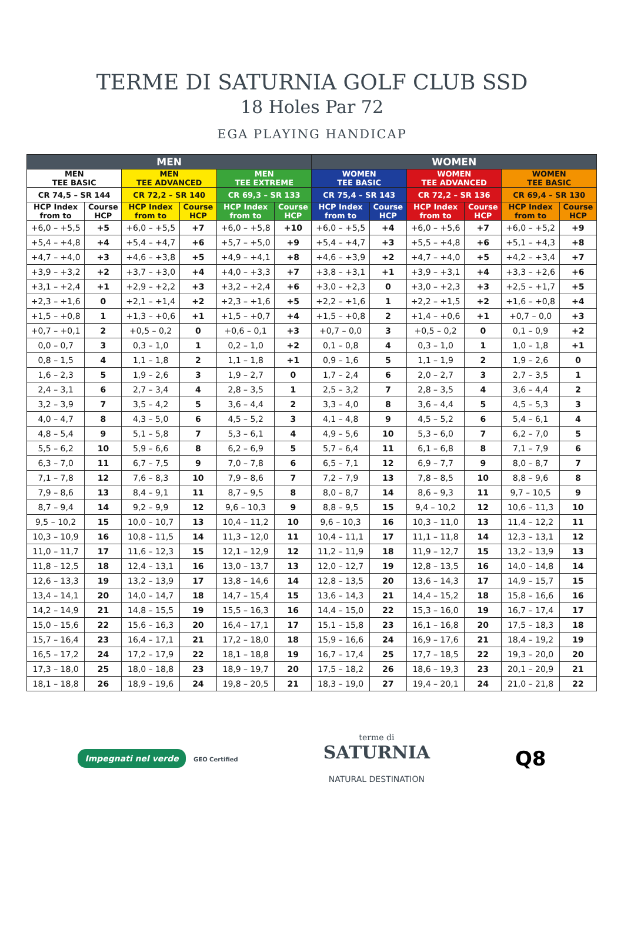TERME DI SATURNIA GOLF CLUB SSD
18 Holes Par 72
EGA PLAYING HANDICAP
| MEN | | | | | | WOMEN | | | | | |
| --- | --- | --- | --- | --- | --- | --- | --- | --- | --- | --- | --- |
| MEN TEE BASIC | | MEN TEE ADVANCED | | MEN TEE EXTREME | | WOMEN TEE BASIC | | WOMEN TEE ADVANCED | | WOMEN TEE BASIC | |
| CR 74,5 – SR 144 | | CR 72,2 – SR 140 | | CR 69,3 – SR 133 | | CR 75,4 – SR 143 | | CR 72,2 – SR 136 | | CR 69,4 – SR 130 | |
| HCP Index from to | Course HCP | HCP Index from to | Course HCP | HCP Index from to | Course HCP | HCP Index from to | Course HCP | HCP Index from to | Course HCP | HCP Index from to | Course HCP |
| +6,0 – +5,5 | +5 | +6,0 – +5,5 | +7 | +6,0 – +5,8 | +10 | +6,0 – +5,5 | +4 | +6,0 – +5,6 | +7 | +6,0 – +5,2 | +9 |
| +5,4 – +4,8 | +4 | +5,4 – +4,7 | +6 | +5,7 – +5,0 | +9 | +5,4 – +4,7 | +3 | +5,5 – +4,8 | +6 | +5,1 – +4,3 | +8 |
| +4,7 – +4,0 | +3 | +4,6 – +3,8 | +5 | +4,9 – +4,1 | +8 | +4,6 – +3,9 | +2 | +4,7 – +4,0 | +5 | +4,2 – +3,4 | +7 |
| +3,9 – +3,2 | +2 | +3,7 – +3,0 | +4 | +4,0 – +3,3 | +7 | +3,8 – +3,1 | +1 | +3,9 – +3,1 | +4 | +3,3 – +2,6 | +6 |
| +3,1 – +2,4 | +1 | +2,9 – +2,2 | +3 | +3,2 – +2,4 | +6 | +3,0 – +2,3 | 0 | +3,0 – +2,3 | +3 | +2,5 – +1,7 | +5 |
| +2,3 – +1,6 | 0 | +2,1 – +1,4 | +2 | +2,3 – +1,6 | +5 | +2,2 – +1,6 | 1 | +2,2 – +1,5 | +2 | +1,6 – +0,8 | +4 |
| +1,5 – +0,8 | 1 | +1,3 – +0,6 | +1 | +1,5 – +0,7 | +4 | +1,5 – +0,8 | 2 | +1,4 – +0,6 | +1 | +0,7 – 0,0 | +3 |
| +0,7 – +0,1 | 2 | +0,5 – 0,2 | 0 | +0,6 – 0,1 | +3 | +0,7 – 0,0 | 3 | +0,5 – 0,2 | 0 | 0,1 – 0,9 | +2 |
| 0,0 – 0,7 | 3 | 0,3 – 1,0 | 1 | 0,2 – 1,0 | +2 | 0,1 – 0,8 | 4 | 0,3 – 1,0 | 1 | 1,0 – 1,8 | +1 |
| 0,8 – 1,5 | 4 | 1,1 – 1,8 | 2 | 1,1 – 1,8 | +1 | 0,9 – 1,6 | 5 | 1,1 – 1,9 | 2 | 1,9 – 2,6 | 0 |
| 1,6 – 2,3 | 5 | 1,9 – 2,6 | 3 | 1,9 – 2,7 | 0 | 1,7 – 2,4 | 6 | 2,0 – 2,7 | 3 | 2,7 – 3,5 | 1 |
| 2,4 – 3,1 | 6 | 2,7 – 3,4 | 4 | 2,8 – 3,5 | 1 | 2,5 – 3,2 | 7 | 2,8 – 3,5 | 4 | 3,6 – 4,4 | 2 |
| 3,2 – 3,9 | 7 | 3,5 – 4,2 | 5 | 3,6 – 4,4 | 2 | 3,3 – 4,0 | 8 | 3,6 – 4,4 | 5 | 4,5 – 5,3 | 3 |
| 4,0 – 4,7 | 8 | 4,3 – 5,0 | 6 | 4,5 – 5,2 | 3 | 4,1 – 4,8 | 9 | 4,5 – 5,2 | 6 | 5,4 – 6,1 | 4 |
| 4,8 – 5,4 | 9 | 5,1 – 5,8 | 7 | 5,3 – 6,1 | 4 | 4,9 – 5,6 | 10 | 5,3 – 6,0 | 7 | 6,2 – 7,0 | 5 |
| 5,5 – 6,2 | 10 | 5,9 – 6,6 | 8 | 6,2 – 6,9 | 5 | 5,7 – 6,4 | 11 | 6,1 – 6,8 | 8 | 7,1 – 7,9 | 6 |
| 6,3 – 7,0 | 11 | 6,7 – 7,5 | 9 | 7,0 – 7,8 | 6 | 6,5 – 7,1 | 12 | 6,9 – 7,7 | 9 | 8,0 – 8,7 | 7 |
| 7,1 – 7,8 | 12 | 7,6 – 8,3 | 10 | 7,9 – 8,6 | 7 | 7,2 – 7,9 | 13 | 7,8 – 8,5 | 10 | 8,8 – 9,6 | 8 |
| 7,9 – 8,6 | 13 | 8,4 – 9,1 | 11 | 8,7 – 9,5 | 8 | 8,0 – 8,7 | 14 | 8,6 – 9,3 | 11 | 9,7 – 10,5 | 9 |
| 8,7 – 9,4 | 14 | 9,2 – 9,9 | 12 | 9,6 – 10,3 | 9 | 8,8 – 9,5 | 15 | 9,4 – 10,2 | 12 | 10,6 – 11,3 | 10 |
| 9,5 – 10,2 | 15 | 10,0 – 10,7 | 13 | 10,4 – 11,2 | 10 | 9,6 – 10,3 | 16 | 10,3 – 11,0 | 13 | 11,4 – 12,2 | 11 |
| 10,3 – 10,9 | 16 | 10,8 – 11,5 | 14 | 11,3 – 12,0 | 11 | 10,4 – 11,1 | 17 | 11,1 – 11,8 | 14 | 12,3 – 13,1 | 12 |
| 11,0 – 11,7 | 17 | 11,6 – 12,3 | 15 | 12,1 – 12,9 | 12 | 11,2 – 11,9 | 18 | 11,9 – 12,7 | 15 | 13,2 – 13,9 | 13 |
| 11,8 – 12,5 | 18 | 12,4 – 13,1 | 16 | 13,0 – 13,7 | 13 | 12,0 – 12,7 | 19 | 12,8 – 13,5 | 16 | 14,0 – 14,8 | 14 |
| 12,6 – 13,3 | 19 | 13,2 – 13,9 | 17 | 13,8 – 14,6 | 14 | 12,8 – 13,5 | 20 | 13,6 – 14,3 | 17 | 14,9 – 15,7 | 15 |
| 13,4 – 14,1 | 20 | 14,0 – 14,7 | 18 | 14,7 – 15,4 | 15 | 13,6 – 14,3 | 21 | 14,4 – 15,2 | 18 | 15,8 – 16,6 | 16 |
| 14,2 – 14,9 | 21 | 14,8 – 15,5 | 19 | 15,5 – 16,3 | 16 | 14,4 – 15,0 | 22 | 15,3 – 16,0 | 19 | 16,7 – 17,4 | 17 |
| 15,0 – 15,6 | 22 | 15,6 – 16,3 | 20 | 16,4 – 17,1 | 17 | 15,1 – 15,8 | 23 | 16,1 – 16,8 | 20 | 17,5 – 18,3 | 18 |
| 15,7 – 16,4 | 23 | 16,4 – 17,1 | 21 | 17,2 – 18,0 | 18 | 15,9 – 16,6 | 24 | 16,9 – 17,6 | 21 | 18,4 – 19,2 | 19 |
| 16,5 – 17,2 | 24 | 17,2 – 17,9 | 22 | 18,1 – 18,8 | 19 | 16,7 – 17,4 | 25 | 17,7 – 18,5 | 22 | 19,3 – 20,0 | 20 |
| 17,3 – 18,0 | 25 | 18,0 – 18,8 | 23 | 18,9 – 19,7 | 20 | 17,5 – 18,2 | 26 | 18,6 – 19,3 | 23 | 20,1 – 20,9 | 21 |
| 18,1 – 18,8 | 26 | 18,9 – 19,6 | 24 | 19,8 – 20,5 | 21 | 18,3 – 19,0 | 27 | 19,4 – 20,1 | 24 | 21,0 – 21,8 | 22 |
Impegnati nel verde GEO Certified
terme di
SATURNIA
NATURAL DESTINATION
Q8